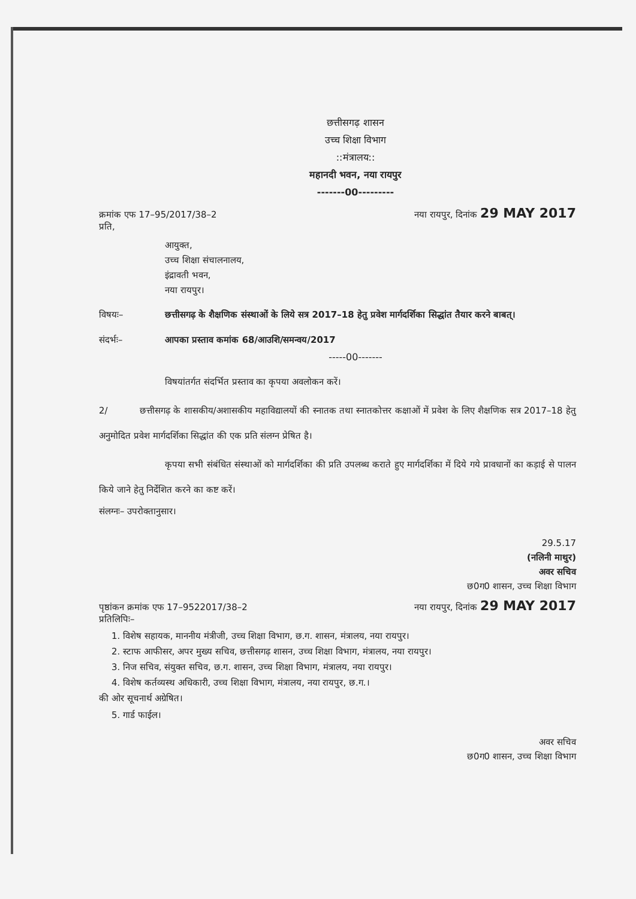छत्तीसगढ़ शासन
उच्च शिक्षा विभाग
::मंत्रालय::
महानदी भवन, नया रायपुर
-------00---------
क्रमांक एफ 17–95/2017/38–2 नया रायपुर, दिनांक 29 MAY 2017
प्रति,
आयुक्त,
उच्च शिक्षा संचालनालय,
इंद्रावती भवन,
नया रायपुर।
विषयः– छत्तीसगढ़ के शैक्षणिक संस्थाओं के लिये सत्र 2017–18 हेतु प्रवेश मार्गदर्शिका सिद्धांत तैयार करने बाबत्।
संदर्भः– आपका प्रस्ताव कमांक 68/आउशि/समन्वय/2017
-----00-------
विषयांतर्गत संदर्भित प्रस्ताव का कृपया अवलोकन करें।
2/ छत्तीसगढ़ के शासकीय/अशासकीय महाविद्यालयों की स्नातक तथा स्नातकोत्तर कक्षाओं में प्रवेश के लिए शैक्षणिक सत्र 2017–18 हेतु अनुमोदित प्रवेश मार्गदर्शिका सिद्धांत की एक प्रति संलग्न प्रेषित है।
कृपया सभी संबंधित संस्थाओं को मार्गदर्शिका की प्रति उपलब्ध कराते हुए मार्गदर्शिका में दिये गये प्रावधानों का कड़ाई से पालन किये जाने हेतु निर्देशित करने का कष्ट करें।
संलग्नः– उपरोक्तानुसार।
29.5.17
(नलिनी माथुर)
अवर सचिव
छ0ग0 शासन, उच्च शिक्षा विभाग
पृष्ठांकन क्रमांक एफ 17–9522017/38–2 नया रायपुर, दिनांक 29 MAY 2017
प्रतिलिपिः–
1. विशेष सहायक, माननीय मंत्रीजी, उच्च शिक्षा विभाग, छ.ग. शासन, मंत्रालय, नया रायपुर।
2. स्टाफ आफीसर, अपर मुख्य सचिव, छत्तीसगढ़ शासन, उच्च शिक्षा विभाग, मंत्रालय, नया रायपुर।
3. निज सचिव, संयुक्त सचिव, छ.ग. शासन, उच्च शिक्षा विभाग, मंत्रालय, नया रायपुर।
4. विशेष कर्तव्यस्थ अधिकारी, उच्च शिक्षा विभाग, मंत्रालय, नया रायपुर, छ.ग.।
की ओर सूचनार्थ अग्रेषित।
5. गार्ड फाईल।
अवर सचिव
छ0ग0 शासन, उच्च शिक्षा विभाग